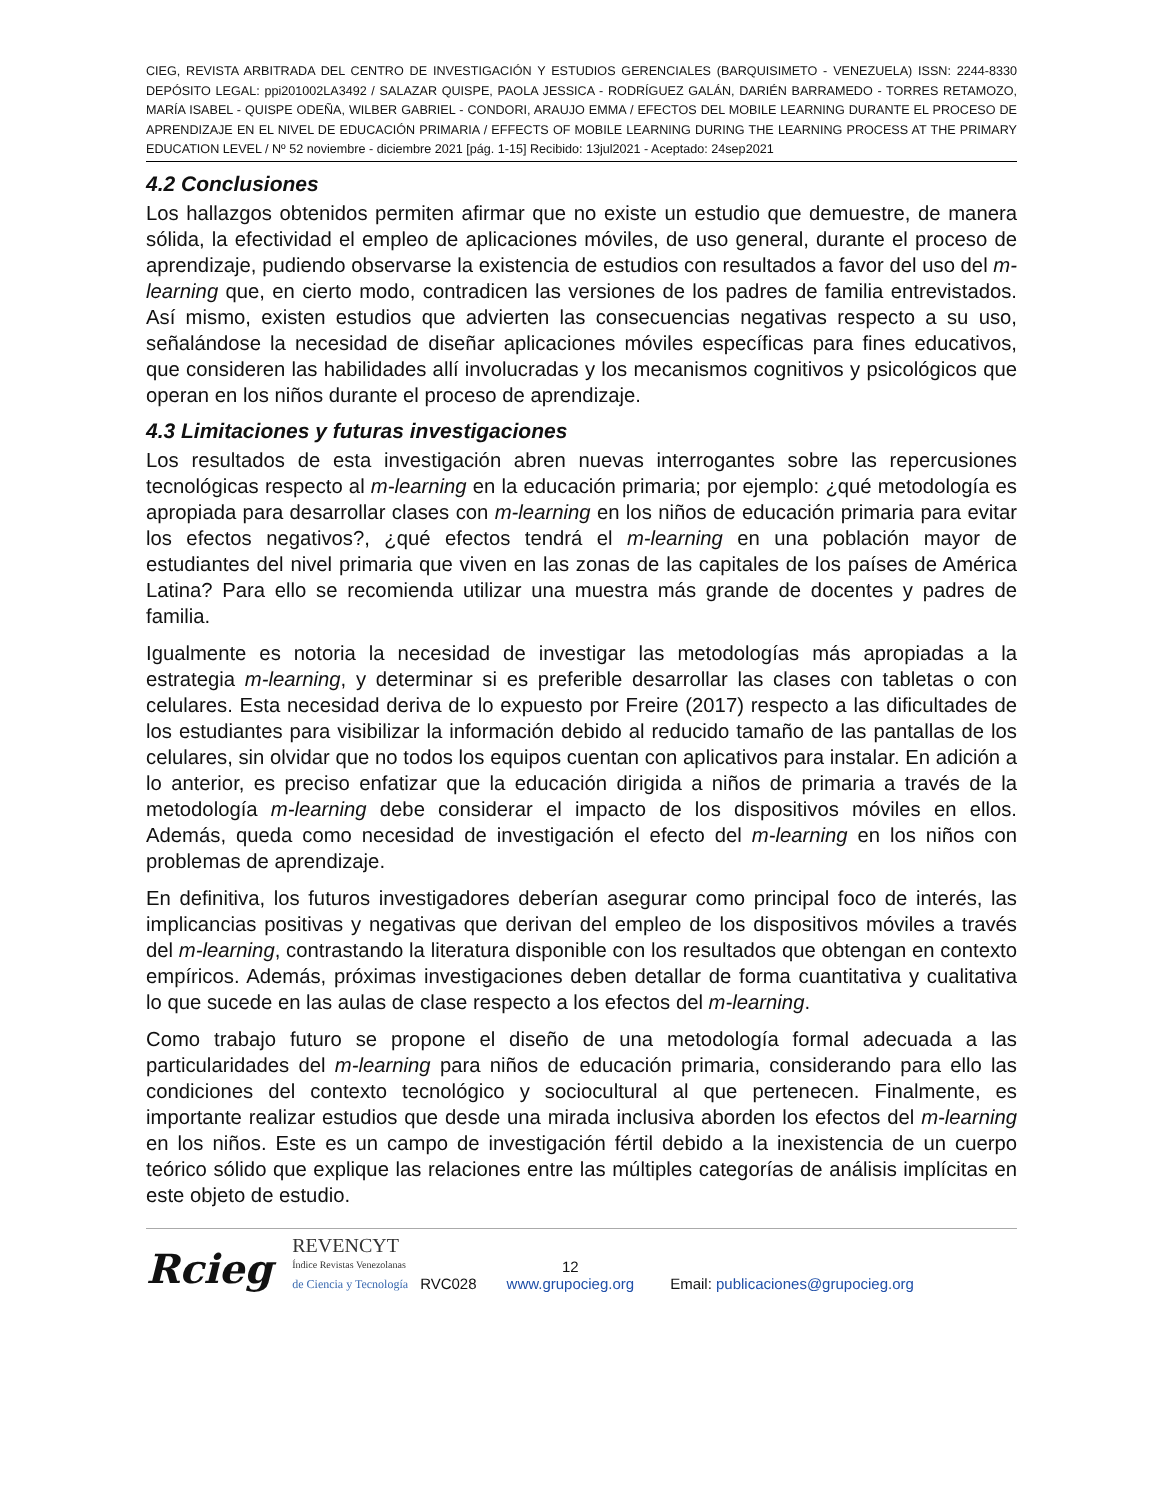CIEG, REVISTA ARBITRADA DEL CENTRO DE INVESTIGACIÓN Y ESTUDIOS GERENCIALES (BARQUISIMETO - VENEZUELA) ISSN: 2244-8330 DEPÓSITO LEGAL: ppi201002LA3492 / SALAZAR QUISPE, PAOLA JESSICA - RODRÍGUEZ GALÁN, DARIÉN BARRAMEDO - TORRES RETAMOZO, MARÍA ISABEL - QUISPE ODEÑA, WILBER GABRIEL - CONDORI, ARAUJO EMMA / EFECTOS DEL MOBILE LEARNING DURANTE EL PROCESO DE APRENDIZAJE EN EL NIVEL DE EDUCACIÓN PRIMARIA / EFFECTS OF MOBILE LEARNING DURING THE LEARNING PROCESS AT THE PRIMARY EDUCATION LEVEL / Nº 52 noviembre - diciembre 2021 [pág. 1-15] Recibido: 13jul2021 - Aceptado: 24sep2021
4.2 Conclusiones
Los hallazgos obtenidos permiten afirmar que no existe un estudio que demuestre, de manera sólida, la efectividad el empleo de aplicaciones móviles, de uso general, durante el proceso de aprendizaje, pudiendo observarse la existencia de estudios con resultados a favor del uso del m-learning que, en cierto modo, contradicen las versiones de los padres de familia entrevistados. Así mismo, existen estudios que advierten las consecuencias negativas respecto a su uso, señalándose la necesidad de diseñar aplicaciones móviles específicas para fines educativos, que consideren las habilidades allí involucradas y los mecanismos cognitivos y psicológicos que operan en los niños durante el proceso de aprendizaje.
4.3 Limitaciones y futuras investigaciones
Los resultados de esta investigación abren nuevas interrogantes sobre las repercusiones tecnológicas respecto al m-learning en la educación primaria; por ejemplo: ¿qué metodología es apropiada para desarrollar clases con m-learning en los niños de educación primaria para evitar los efectos negativos?, ¿qué efectos tendrá el m-learning en una población mayor de estudiantes del nivel primaria que viven en las zonas de las capitales de los países de América Latina? Para ello se recomienda utilizar una muestra más grande de docentes y padres de familia.
Igualmente es notoria la necesidad de investigar las metodologías más apropiadas a la estrategia m-learning, y determinar si es preferible desarrollar las clases con tabletas o con celulares. Esta necesidad deriva de lo expuesto por Freire (2017) respecto a las dificultades de los estudiantes para visibilizar la información debido al reducido tamaño de las pantallas de los celulares, sin olvidar que no todos los equipos cuentan con aplicativos para instalar. En adición a lo anterior, es preciso enfatizar que la educación dirigida a niños de primaria a través de la metodología m-learning debe considerar el impacto de los dispositivos móviles en ellos. Además, queda como necesidad de investigación el efecto del m-learning en los niños con problemas de aprendizaje.
En definitiva, los futuros investigadores deberían asegurar como principal foco de interés, las implicancias positivas y negativas que derivan del empleo de los dispositivos móviles a través del m-learning, contrastando la literatura disponible con los resultados que obtengan en contexto empíricos. Además, próximas investigaciones deben detallar de forma cuantitativa y cualitativa lo que sucede en las aulas de clase respecto a los efectos del m-learning.
Como trabajo futuro se propone el diseño de una metodología formal adecuada a las particularidades del m-learning para niños de educación primaria, considerando para ello las condiciones del contexto tecnológico y sociocultural al que pertenecen. Finalmente, es importante realizar estudios que desde una mirada inclusiva aborden los efectos del m-learning en los niños. Este es un campo de investigación fértil debido a la inexistencia de un cuerpo teórico sólido que explique las relaciones entre las múltiples categorías de análisis implícitas en este objeto de estudio.
Rcieg REVENCYT
Índice Revistas Venezolanas
de Ciencia y Tecnología RVC028 12
www.grupocieg.org Email: publicaciones@grupocieg.org